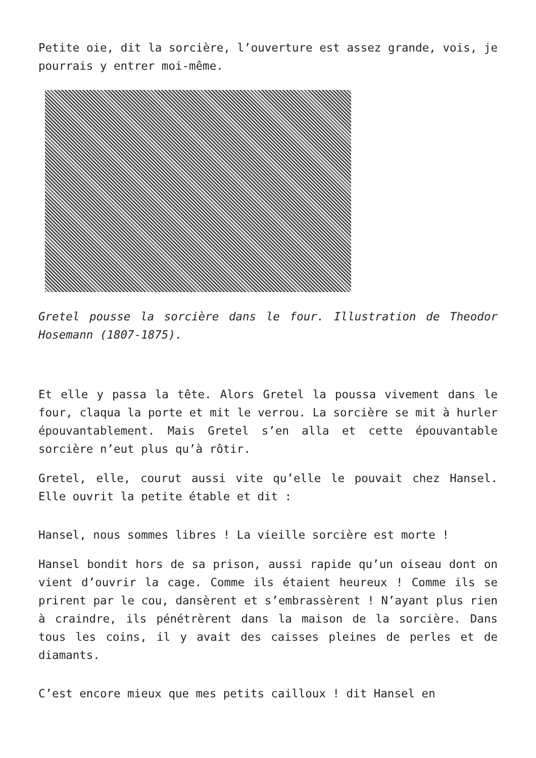Petite oie, dit la sorcière, l’ouverture est assez grande, vois, je pourrais y entrer moi-même.
Gretel pousse la sorcière dans le four. Illustration de Theodor Hosemann (1807-1875).
Et elle y passa la tête. Alors Gretel la poussa vivement dans le four, claqua la porte et mit le verrou. La sorcière se mit à hurler épouvantablement. Mais Gretel s’en alla et cette épouvantable sorcière n’eut plus qu’à rôtir.
Gretel, elle, courut aussi vite qu’elle le pouvait chez Hansel. Elle ouvrit la petite étable et dit :
Hansel, nous sommes libres ! La vieille sorcière est morte !
Hansel bondit hors de sa prison, aussi rapide qu’un oiseau dont on vient d’ouvrir la cage. Comme ils étaient heureux ! Comme ils se prirent par le cou, dansèrent et s’embrassèrent ! N’ayant plus rien à craindre, ils pénétrèrent dans la maison de la sorcière. Dans tous les coins, il y avait des caisses pleines de perles et de diamants.
C’est encore mieux que mes petits cailloux ! dit Hansel en